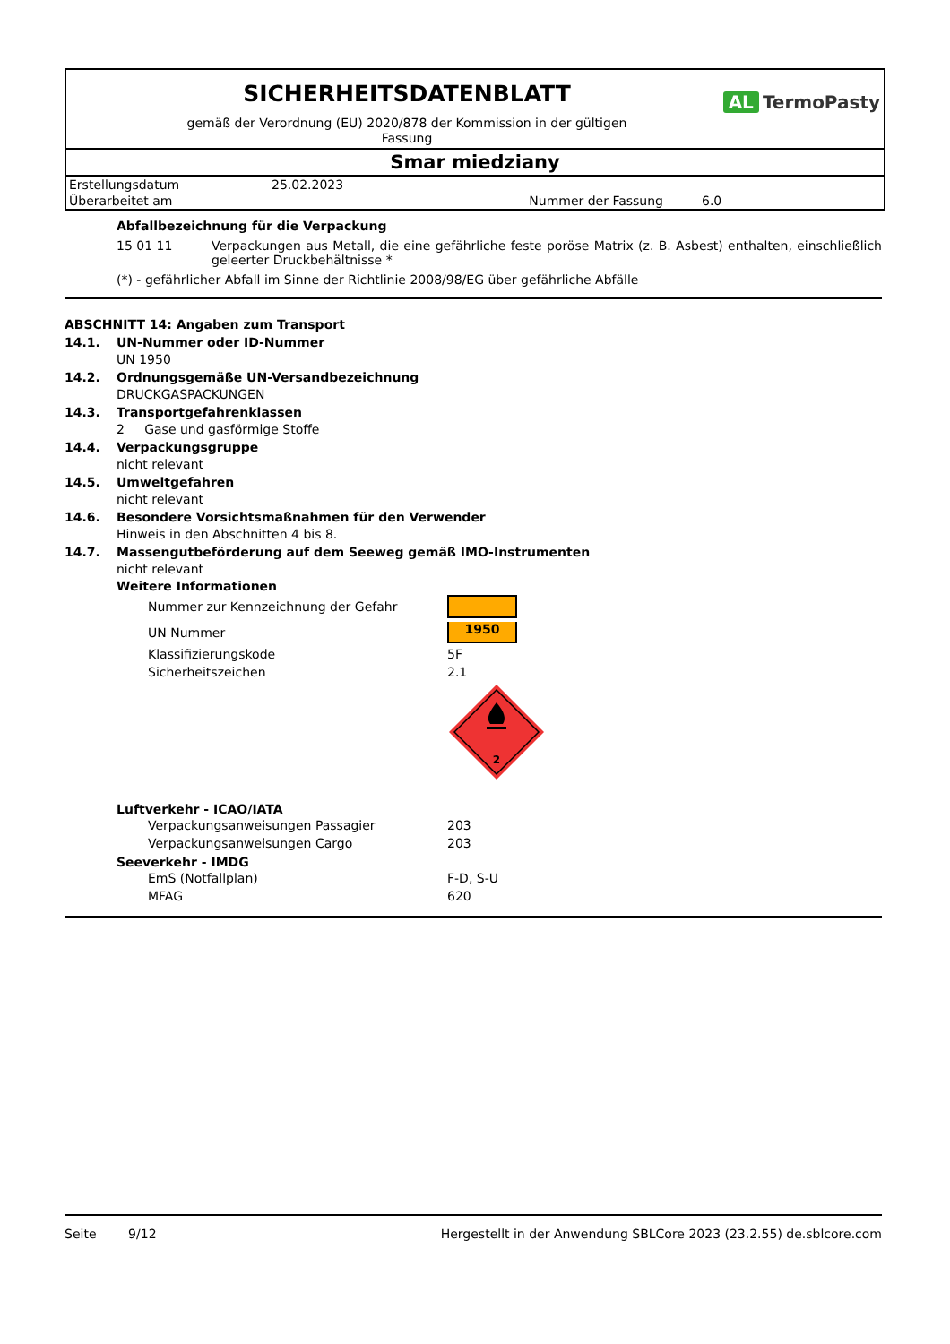SICHERHEITSDATENBLATT
AL TermoPasty
gemäß der Verordnung (EU) 2020/878 der Kommission in der gültigen
Fassung
Smar miedziany
| Erstellungsdatum | 25.02.2023 | | |
| Überarbeitet am | | Nummer der Fassung | 6.0 |
Abfallbezeichnung für die Verpackung
15 01 11 Verpackungen aus Metall, die eine gefährliche feste poröse Matrix (z. B. Asbest) enthalten, einschließlich geleerter Druckbehältnisse *
(*) - gefährlicher Abfall im Sinne der Richtlinie 2008/98/EG über gefährliche Abfälle
ABSCHNITT 14: Angaben zum Transport
14.1. UN-Nummer oder ID-Nummer
UN 1950
14.2. Ordnungsgemäße UN-Versandbezeichnung
DRUCKGASPACKUNGEN
14.3. Transportgefahrenklassen
2 Gase und gasförmige Stoffe
14.4. Verpackungsgruppe
nicht relevant
14.5. Umweltgefahren
nicht relevant
14.6. Besondere Vorsichtsmaßnahmen für den Verwender
Hinweis in den Abschnitten 4 bis 8.
14.7. Massengutbeförderung auf dem Seeweg gemäß IMO-Instrumenten
nicht relevant
Weitere Informationen
| Nummer zur Kennzeichnung der Gefahr | |
| UN Nummer | 1950 |
| Klassifizierungskode | 5F |
| Sicherheitszeichen | 2.1 |
| | 2 |
Luftverkehr - ICAO/IATA
| Verpackungsanweisungen Passagier | 203 |
| Verpackungsanweisungen Cargo | 203 |
Seeverkehr - IMDG
| EmS (Notfallplan) | F-D, S-U |
| MFAG | 620 |
Seite 9/12 Hergestellt in der Anwendung SBLCore 2023 (23.2.55) de.sblcore.com